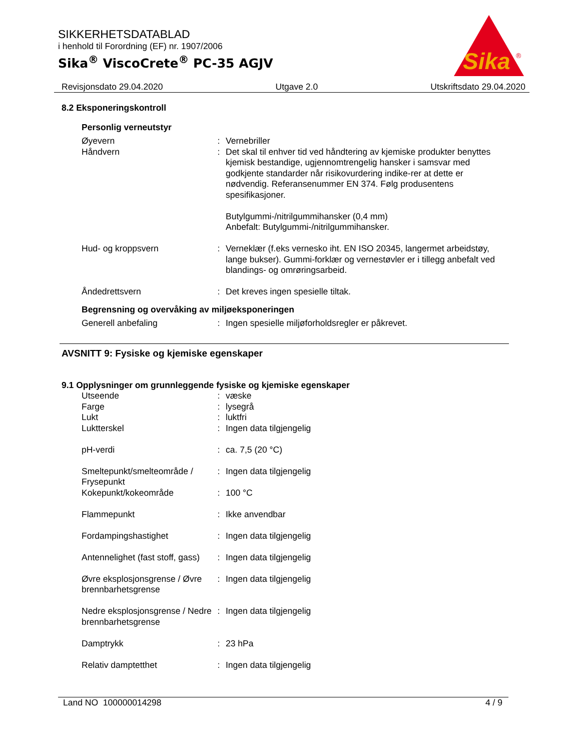SIKKERHETSDATABLAD
i henhold til Forordning (EF) nr. 1907/2006
Sika<sup>®</sup> ViscoCrete<sup>®</sup> PC-35 AGJV
Sika
®
Revisjonsdato 29.04.2020 Utgave 2.0 Utskriftsdato 29.04.2020
8.2 Eksponeringskontroll
Personlig verneutstyr
Øyevern : Vernebriller
Håndvern : Det skal til enhver tid ved håndtering av kjemiske produkter benyttes kjemisk bestandige, ugjennomtrengelig hansker i samsvar med godkjente standarder når risikovurdering indike-rer at dette er nødvendig. Referansenummer EN 374. Følg produsentens spesifikasjoner.
Butylgummi-/nitrilgummihansker (0,4 mm)
Anbefalt: Butylgummi-/nitrilgummihansker.
Hud- og kroppsvern : Verneklær (f.eks vernesko iht. EN ISO 20345, langermet arbeidstøy, lange bukser). Gummi-forklær og vernestøvler er i tillegg anbefalt ved blandings- og omrøringsarbeid.
Åndedrettsvern : Det kreves ingen spesielle tiltak.
Begrensning og overvåking av miljøeksponeringen
Generell anbefaling : Ingen spesielle miljøforholdsregler er påkrevet.
AVSNITT 9: Fysiske og kjemiske egenskaper
9.1 Opplysninger om grunnleggende fysiske og kjemiske egenskaper
Utseende : væske
Farge : lysegrå
Lukt : luktfri
Luktterskel : Ingen data tilgjengelig
pH-verdi : ca. 7,5 (20 °C)
Smeltepunkt/smelteområde / Frysepunkt
: Ingen data tilgjengelig
Kokepunkt/kokeområde : 100 °C
Flammepunkt : Ikke anvendbar
Fordampingshastighet : Ingen data tilgjengelig
Antennelighet (fast stoff, gass)
: Ingen data tilgjengelig
Øvre eksplosjonsgrense / Øvre brennbarhetsgrense
: Ingen data tilgjengelig
Nedre eksplosjonsgrense / Nedre brennbarhetsgrense
: Ingen data tilgjengelig
Damptrykk : 23 hPa
Relativ damptetthet : Ingen data tilgjengelig
Land NO 100000014298 4 / 9